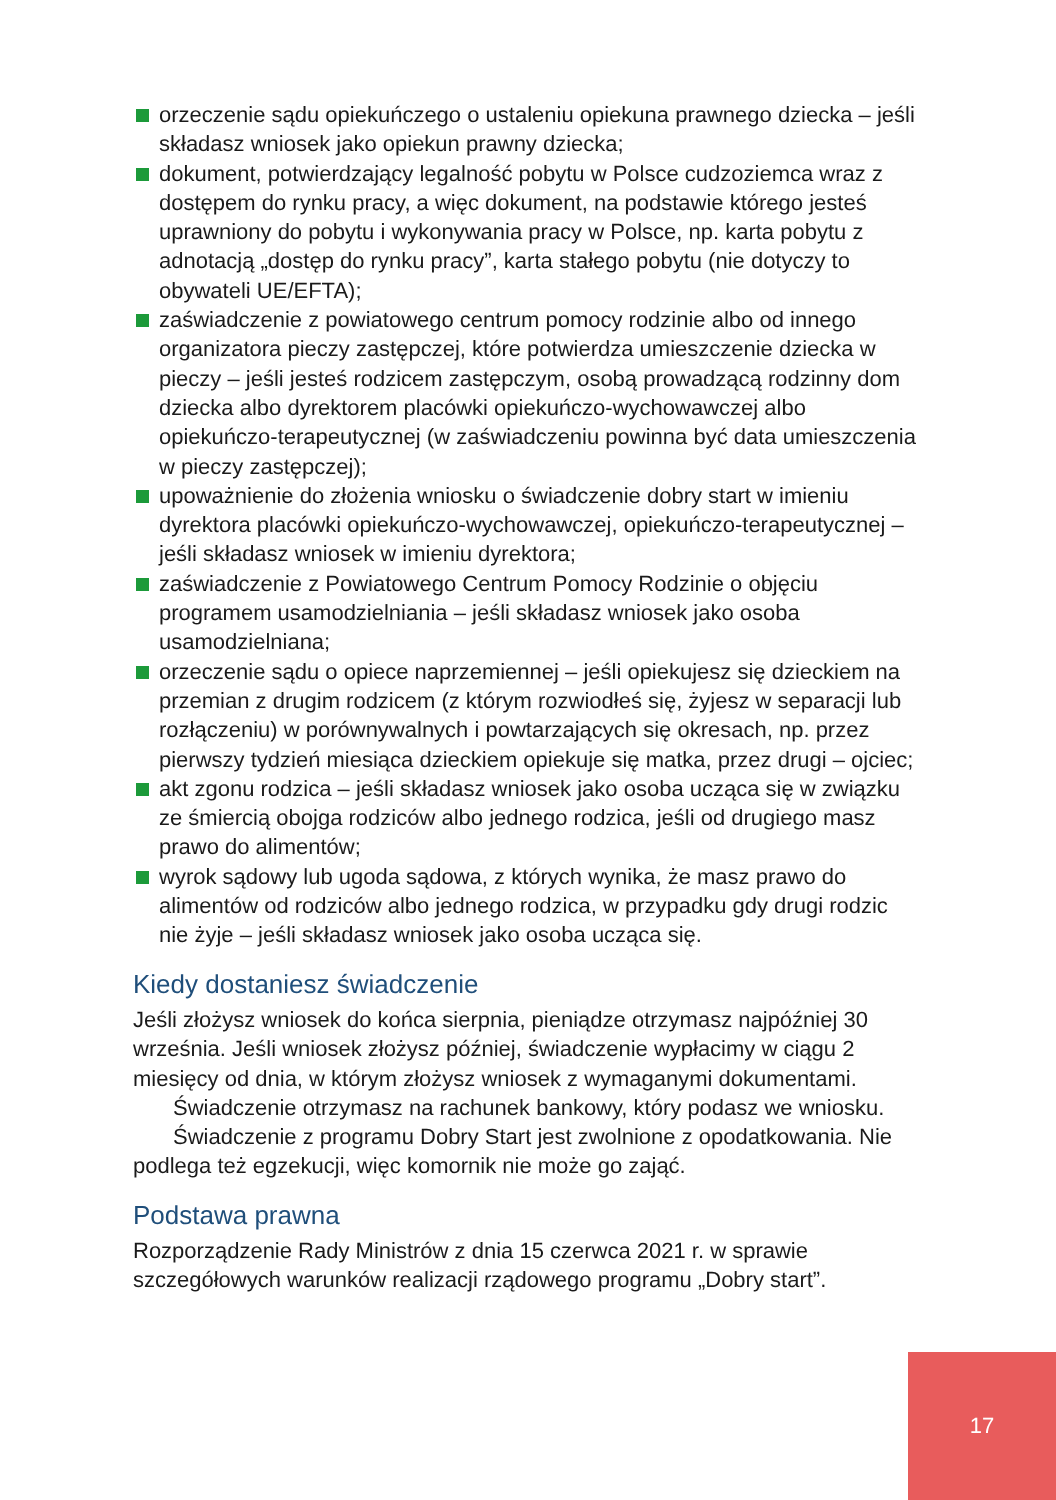orzeczenie sądu opiekuńczego o ustaleniu opiekuna prawnego dziecka – jeśli składasz wniosek jako opiekun prawny dziecka;
dokument, potwierdzający legalność pobytu w Polsce cudzoziemca wraz z dostępem do rynku pracy, a więc dokument, na podstawie którego jesteś uprawniony do pobytu i wykonywania pracy w Polsce, np. karta pobytu z adnotacją „dostęp do rynku pracy”, karta stałego pobytu (nie dotyczy to obywateli UE/EFTA);
zaświadczenie z powiatowego centrum pomocy rodzinie albo od innego organizatora pieczy zastępczej, które potwierdza umieszczenie dziecka w pieczy – jeśli jesteś rodzicem zastępczym, osobą prowadzącą rodzinny dom dziecka albo dyrektorem placówki opiekuńczo-wychowawczej albo opiekuńczo-terapeutycznej (w zaświadczeniu powinna być data umieszczenia w pieczy zastępczej);
upoważnienie do złożenia wniosku o świadczenie dobry start w imieniu dyrektora placówki opiekuńczo-wychowawczej, opiekuńczo-terapeutycznej – jeśli składasz wniosek w imieniu dyrektora;
zaświadczenie z Powiatowego Centrum Pomocy Rodzinie o objęciu programem usamodzielniania – jeśli składasz wniosek jako osoba usamodzielniana;
orzeczenie sądu o opiece naprzemiennej – jeśli opiekujesz się dzieckiem na przemian z drugim rodzicem (z którym rozwiodłeś się, żyjesz w separacji lub rozłączeniu) w porównywalnych i powtarzających się okresach, np. przez pierwszy tydzień miesiąca dzieckiem opiekuje się matka, przez drugi – ojciec;
akt zgonu rodzica – jeśli składasz wniosek jako osoba ucząca się w związku ze śmiercią obojga rodziców albo jednego rodzica, jeśli od drugiego masz prawo do alimentów;
wyrok sądowy lub ugoda sądowa, z których wynika, że masz prawo do alimentów od rodziców albo jednego rodzica, w przypadku gdy drugi rodzic nie żyje – jeśli składasz wniosek jako osoba ucząca się.
Kiedy dostaniesz świadczenie
Jeśli złożysz wniosek do końca sierpnia, pieniądze otrzymasz najpóźniej 30 września. Jeśli wniosek złożysz później, świadczenie wypłacimy w ciągu 2 miesięcy od dnia, w którym złożysz wniosek z wymaganymi dokumentami.
Świadczenie otrzymasz na rachunek bankowy, który podasz we wniosku.
Świadczenie z programu Dobry Start jest zwolnione z opodatkowania. Nie podlega też egzekucji, więc komornik nie może go zająć.
Podstawa prawna
Rozporządzenie Rady Ministrów z dnia 15 czerwca 2021 r. w sprawie szczegółowych warunków realizacji rządowego programu „Dobry start”.
17